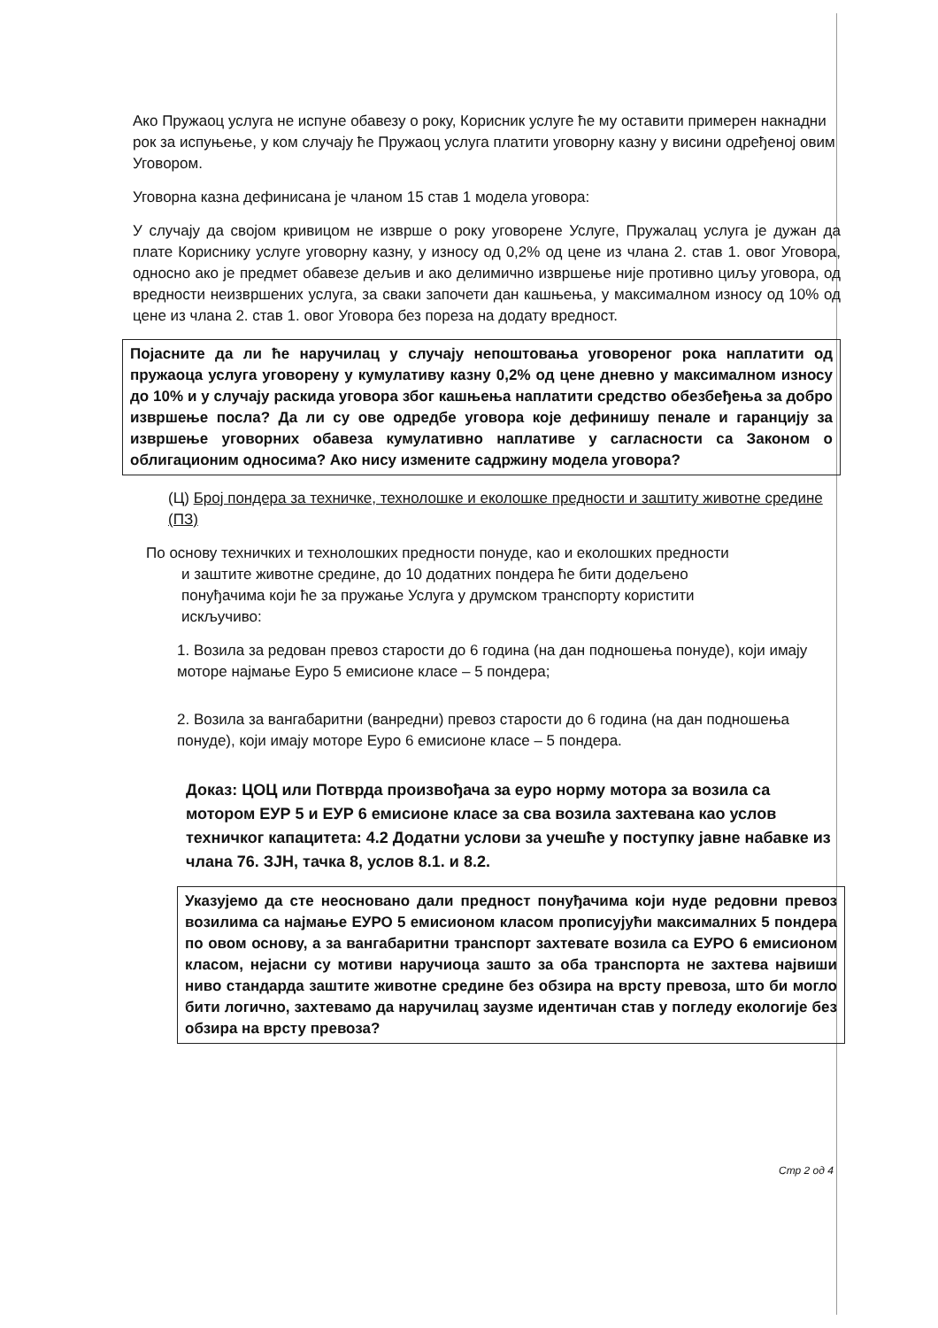Ако Пружаоц услуга не испуне обавезу о року, Корисник услуге ће му оставити примерен накнадни рок за испуњење, у ком случају ће Пружаоц услуга платити уговорну казну у висини одређеној овим Уговором.
Уговорна казна дефинисана је чланом 15 став 1 модела уговора:
У случају да својом кривицом не изврше о року уговорене Услуге, Пружалац услуга је дужан да плате Кориснику услуге уговорну казну, у износу од 0,2% од цене из члана 2. став 1. овог Уговора, односно ако је предмет обавезе дељив и ако делимично извршење није противно циљу уговора, од вредности неизвршених услуга, за сваки започети дан кашњења, у максималном износу од 10% од цене из члана 2. став 1. овог Уговора без пореза на додату вредност.
Појасните да ли ће наручилац у случају непоштовања уговореног рока наплатити од пружаоца услуга уговорену у кумулативу казну 0,2% од цене дневно у максималном износу до 10% и у случају раскида уговора због кашњења наплатити средство обезбеђења за добро извршење посла? Да ли су ове одредбе уговора које дефинишу пенале и гаранцију за извршење уговорних обавеза кумулативно наплативе у сагласности са Законом о облигационим односима? Ако нису измените садржину модела уговора?
(Ц) Број пондера за техничке, технолошке и еколошке предности и заштиту животне средине (ПЗ)
По основу техничких и технолошких предности понуде, као и еколошких предности
и заштите животне средине, до 10 додатних пондера ће бити додељено
понуђачима који ће за пружање Услуга у друмском транспорту користити
искључиво:
1. Возила за редован превоз старости до 6 година (на дан подношења понуде), који имају моторе најмање Еуро 5 емисионе класе – 5 пондера;
2. Возила за вангабаритни (ванредни) превоз старости до 6 година (на дан подношења понуде), који имају моторе Еуро 6 емисионе класе – 5 пондера.
Доказ: ЦОЦ или Потврда произвођача за еуро норму мотора за возила са мотором ЕУР 5 и ЕУР 6 емисионе класе за сва возила захтевана као услов техничког капацитета: 4.2 Додатни услови за учешће у поступку јавне набавке из члана 76. ЗЈН, тачка 8, услов 8.1. и 8.2.
Указујемо да сте неосновано дали предност понуђачима који нуде редовни превоз возилима са најмање ЕУРО 5 емисионом класом прописујући максималних 5 пондера по овом основу, а за вангабаритни транспорт захтевате возила са ЕУРО 6 емисионом класом, нејасни су мотиви наручиоца зашто за оба транспорта не захтева највиши ниво стандарда заштите животне средине без обзира на врсту превоза, што би могло бити логично, захтевамо да наручилац заузме идентичан став у погледу екологије без обзира на врсту превоза?
Стр 2 од 4